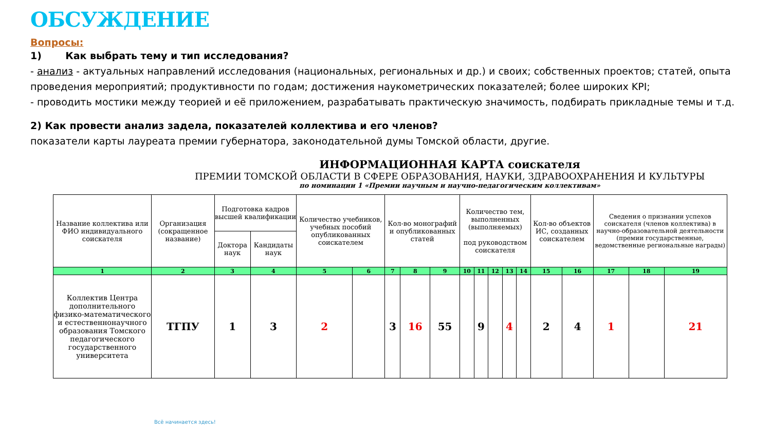ОБСУЖДЕНИЕ
Вопросы:
1) Как выбрать тему и тип исследования?
- анализ - актуальных направлений исследования (национальных, региональных и др.) и своих; собственных проектов; статей, опыта проведения мероприятий; продуктивности по годам; достижения наукометрических показателей; более широких KPI;
- проводить мостики между теорией и её приложением, разрабатывать практическую значимость, подбирать прикладные темы и т.д.
2) Как провести анализ задела, показателей коллектива и его членов?
показатели карты лауреата премии губернатора, законодательной думы Томской области, другие.
ИНФОРМАЦИОННАЯ КАРТА соискателя
ПРЕМИИ ТОМСКОЙ ОБЛАСТИ В СФЕРЕ ОБРАЗОВАНИЯ, НАУКИ, ЗДРАВООХРАНЕНИЯ И КУЛЬТУРЫ
по номинации 1 «Премии научным и научно-педагогическим коллективам»
| Название коллектива или ФИО индивидуального соискателя | Организация (сокращенное название) | Подготовка кадров высшей квалификации | | Количество учебников, учебных пособий опубликованных соискателем | | Кол-во монографий и опубликованных статей | | | Количество тем, выполненных (выполняемых) под руководством соискателя | | | | | Кол-во объектов ИС, созданных соискателем | | Сведения о признании успехов соискателя (членов коллектива) в научно-образовательной деятельности (премии государственные, ведомственные региональные награды) | | |
| --- | --- | --- | --- | --- | --- | --- | --- | --- | --- | --- | --- | --- | --- | --- | --- | --- | --- | --- |
| | | Доктора наук | Кандидаты наук | | | | | | | | | | | | | | | |
| 1 | 2 | 3 | 4 | 5 | 6 | 7 | 8 | 9 | 10 | 11 | 12 | 13 | 14 | 15 | 16 | 17 | 18 | 19 |
| Коллектив Центра дополнительного физико-математического и естественнонаучного образования Томского педагогического государственного университета | ТГПУ | 1 | 3 | 2 | | 3 | 16 | 55 | | 9 | | 4 | | 2 | 4 | 1 | | 21 |
Всё начинается здесь!